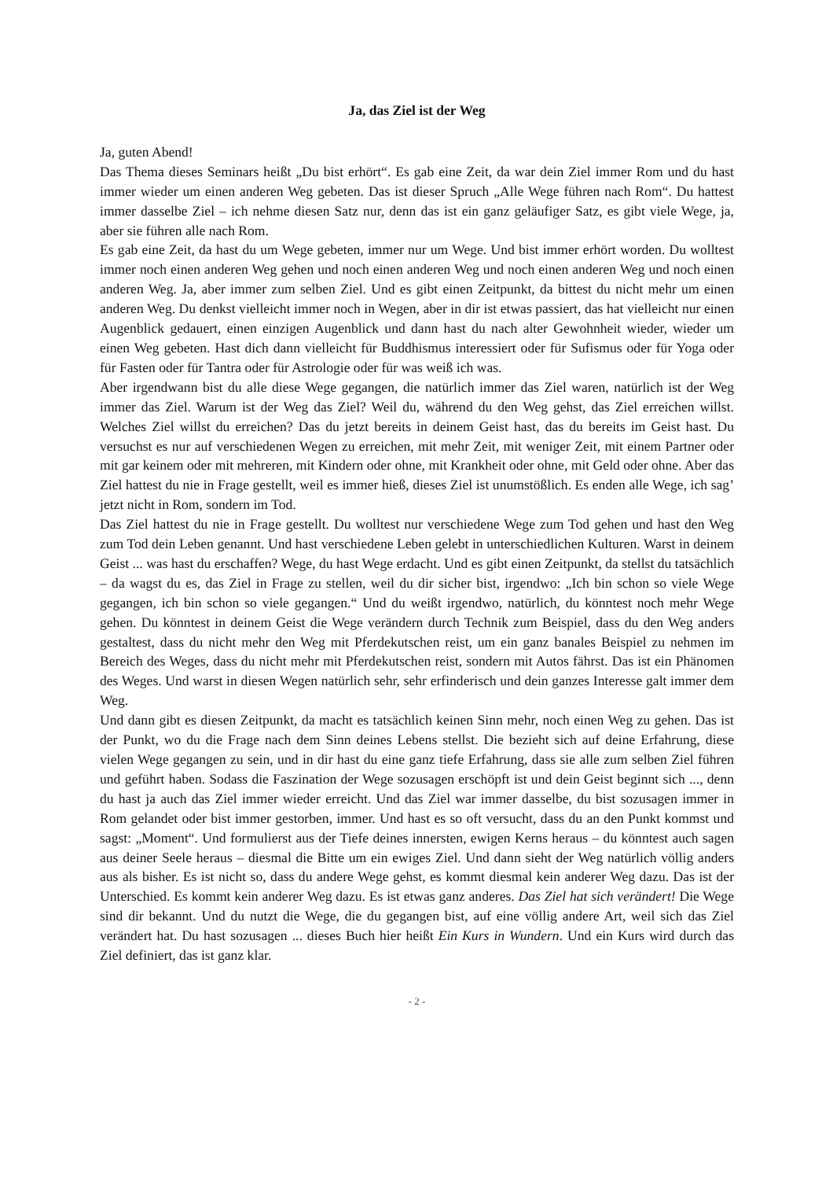Ja, das Ziel ist der Weg
Ja, guten Abend!
Das Thema dieses Seminars heißt „Du bist erhört“. Es gab eine Zeit, da war dein Ziel immer Rom und du hast immer wieder um einen anderen Weg gebeten. Das ist dieser Spruch „Alle Wege führen nach Rom“. Du hattest immer dasselbe Ziel – ich nehme diesen Satz nur, denn das ist ein ganz geläufiger Satz, es gibt viele Wege, ja, aber sie führen alle nach Rom.
Es gab eine Zeit, da hast du um Wege gebeten, immer nur um Wege. Und bist immer erhört worden. Du wolltest immer noch einen anderen Weg gehen und noch einen anderen Weg und noch einen anderen Weg und noch einen anderen Weg. Ja, aber immer zum selben Ziel. Und es gibt einen Zeitpunkt, da bittest du nicht mehr um einen anderen Weg. Du denkst vielleicht immer noch in Wegen, aber in dir ist etwas passiert, das hat vielleicht nur einen Augenblick gedauert, einen einzigen Augenblick und dann hast du nach alter Gewohnheit wieder, wieder um einen Weg gebeten. Hast dich dann vielleicht für Buddhismus interessiert oder für Sufismus oder für Yoga oder für Fasten oder für Tantra oder für Astrologie oder für was weiß ich was.
Aber irgendwann bist du alle diese Wege gegangen, die natürlich immer das Ziel waren, natürlich ist der Weg immer das Ziel. Warum ist der Weg das Ziel? Weil du, während du den Weg gehst, das Ziel erreichen willst. Welches Ziel willst du erreichen? Das du jetzt bereits in deinem Geist hast, das du bereits im Geist hast. Du versuchst es nur auf verschiedenen Wegen zu erreichen, mit mehr Zeit, mit weniger Zeit, mit einem Partner oder mit gar keinem oder mit mehreren, mit Kindern oder ohne, mit Krankheit oder ohne, mit Geld oder ohne. Aber das Ziel hattest du nie in Frage gestellt, weil es immer hieß, dieses Ziel ist unumstößlich. Es enden alle Wege, ich sag’ jetzt nicht in Rom, sondern im Tod.
Das Ziel hattest du nie in Frage gestellt. Du wolltest nur verschiedene Wege zum Tod gehen und hast den Weg zum Tod dein Leben genannt. Und hast verschiedene Leben gelebt in unterschiedlichen Kulturen. Warst in deinem Geist ... was hast du erschaffen? Wege, du hast Wege erdacht. Und es gibt einen Zeitpunkt, da stellst du tatsächlich – da wagst du es, das Ziel in Frage zu stellen, weil du dir sicher bist, irgendwo: „Ich bin schon so viele Wege gegangen, ich bin schon so viele gegangen.“ Und du weißt irgendwo, natürlich, du könntest noch mehr Wege gehen. Du könntest in deinem Geist die Wege verändern durch Technik zum Beispiel, dass du den Weg anders gestaltest, dass du nicht mehr den Weg mit Pferdekutschen reist, um ein ganz banales Beispiel zu nehmen im Bereich des Weges, dass du nicht mehr mit Pferdekutschen reist, sondern mit Autos fährst. Das ist ein Phänomen des Weges. Und warst in diesen Wegen natürlich sehr, sehr erfinderisch und dein ganzes Interesse galt immer dem Weg.
Und dann gibt es diesen Zeitpunkt, da macht es tatsächlich keinen Sinn mehr, noch einen Weg zu gehen. Das ist der Punkt, wo du die Frage nach dem Sinn deines Lebens stellst. Die bezieht sich auf deine Erfahrung, diese vielen Wege gegangen zu sein, und in dir hast du eine ganz tiefe Erfahrung, dass sie alle zum selben Ziel führen und geführt haben. Sodass die Faszination der Wege sozusagen erschöpft ist und dein Geist beginnt sich ..., denn du hast ja auch das Ziel immer wieder erreicht. Und das Ziel war immer dasselbe, du bist sozusagen immer in Rom gelandet oder bist immer gestorben, immer. Und hast es so oft versucht, dass du an den Punkt kommst und sagst: „Moment“. Und formulierst aus der Tiefe deines innersten, ewigen Kerns heraus – du könntest auch sagen aus deiner Seele heraus – diesmal die Bitte um ein ewiges Ziel. Und dann sieht der Weg natürlich völlig anders aus als bisher. Es ist nicht so, dass du andere Wege gehst, es kommt diesmal kein anderer Weg dazu. Das ist der Unterschied. Es kommt kein anderer Weg dazu. Es ist etwas ganz anderes. Das Ziel hat sich verändert! Die Wege sind dir bekannt. Und du nutzt die Wege, die du gegangen bist, auf eine völlig andere Art, weil sich das Ziel verändert hat. Du hast sozusagen ... dieses Buch hier heißt Ein Kurs in Wundern. Und ein Kurs wird durch das Ziel definiert, das ist ganz klar.
- 2 -